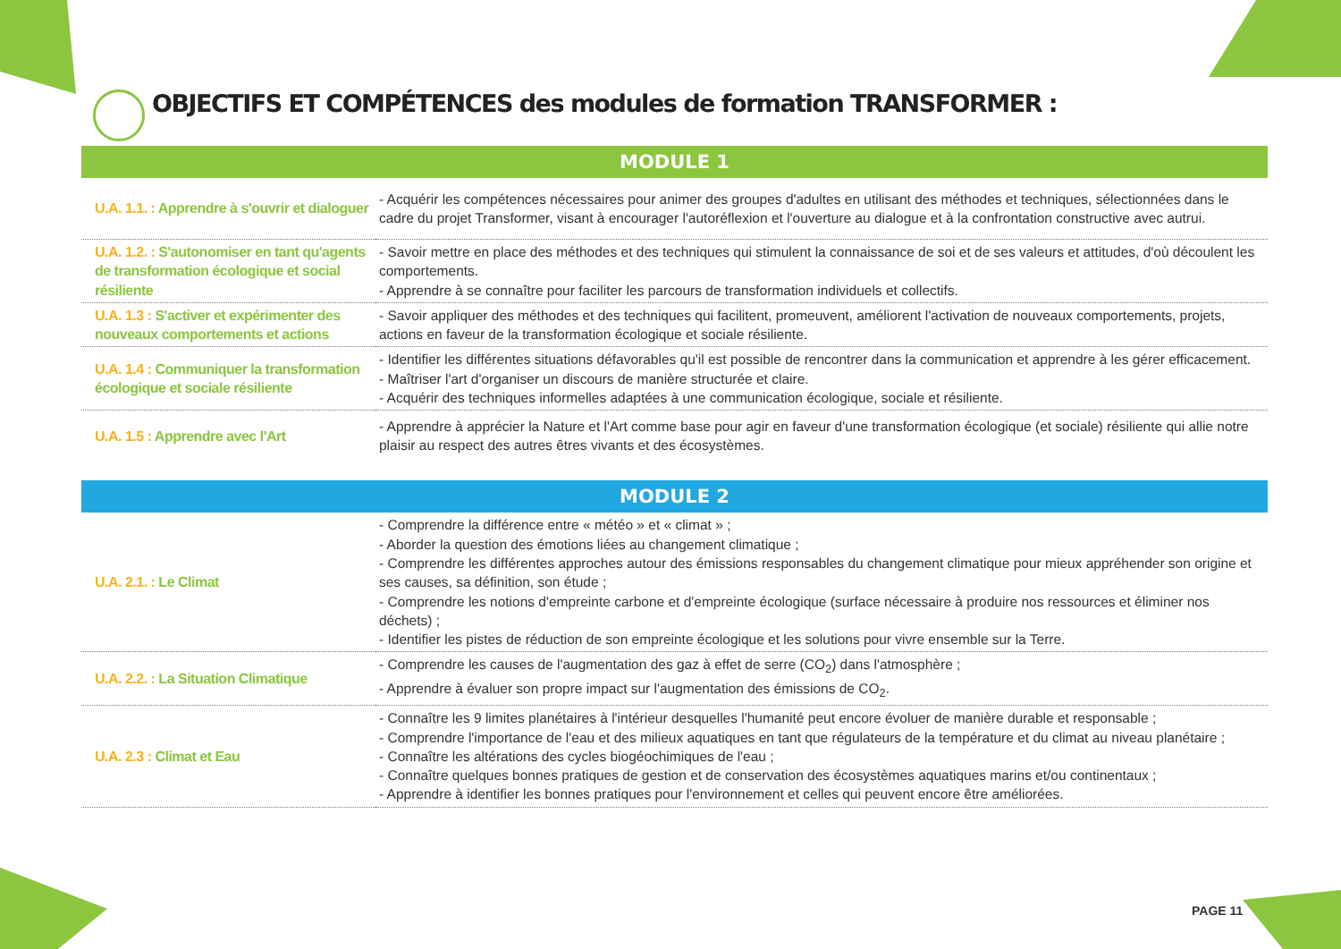OBJECTIFS ET COMPÉTENCES des modules de formation TRANSFORMER :
| MODULE 1 | |
| --- | --- |
| U.A. 1.1. : Apprendre à s'ouvrir et dialoguer | - Acquérir les compétences nécessaires pour animer des groupes d'adultes en utilisant des méthodes et techniques, sélectionnées dans le cadre du projet Transformer, visant à encourager l'autoréflexion et l'ouverture au dialogue et à la confrontation constructive avec autrui. |
| U.A. 1.2. : S'autonomiser en tant qu'agents de transformation écologique et social résiliente | - Savoir mettre en place des méthodes et des techniques qui stimulent la connaissance de soi et de ses valeurs et attitudes, d'où découlent les comportements. - Apprendre à se connaître pour faciliter les parcours de transformation individuels et collectifs. |
| U.A. 1.3 : S'activer et expérimenter des nouveaux comportements et actions | - Savoir appliquer des méthodes et des techniques qui facilitent, promeuvent, améliorent l'activation de nouveaux comportements, projets, actions en faveur de la transformation écologique et sociale résiliente. |
| U.A. 1.4 : Communiquer la transformation écologique et sociale résiliente | - Identifier les différentes situations défavorables qu'il est possible de rencontrer dans la communication et apprendre à les gérer efficacement. - Maîtriser l'art d'organiser un discours de manière structurée et claire. - Acquérir des techniques informelles adaptées à une communication écologique, sociale et résiliente. |
| U.A. 1.5 : Apprendre avec l'Art | - Apprendre à apprécier la Nature et l'Art comme base pour agir en faveur d'une transformation écologique (et sociale) résiliente qui allie notre plaisir au respect des autres êtres vivants et des écosystèmes. |
| MODULE 2 | |
| U.A. 2.1. : Le Climat | - Comprendre la différence entre « météo » et « climat » ; - Aborder la question des émotions liées au changement climatique ; - Comprendre les différentes approches autour des émissions responsables du changement climatique pour mieux appréhender son origine et ses causes, sa définition, son étude ; - Comprendre les notions d'empreinte carbone et d'empreinte écologique (surface nécessaire à produire nos ressources et éliminer nos déchets) ; - Identifier les pistes de réduction de son empreinte écologique et les solutions pour vivre ensemble sur la Terre. |
| U.A. 2.2. : La Situation Climatique | - Comprendre les causes de l'augmentation des gaz à effet de serre (CO<sub>2</sub>) dans l'atmosphère ; - Apprendre à évaluer son propre impact sur l'augmentation des émissions de CO<sub>2</sub>. |
| U.A. 2.3 : Climat et Eau | - Connaître les 9 limites planétaires à l'intérieur desquelles l'humanité peut encore évoluer de manière durable et responsable ; - Comprendre l'importance de l'eau et des milieux aquatiques en tant que régulateurs de la température et du climat au niveau planétaire ; - Connaître les altérations des cycles biogéochimiques de l'eau ; - Connaître quelques bonnes pratiques de gestion et de conservation des écosystèmes aquatiques marins et/ou continentaux ; - Apprendre à identifier les bonnes pratiques pour l'environnement et celles qui peuvent encore être améliorées. |
PAGE 11